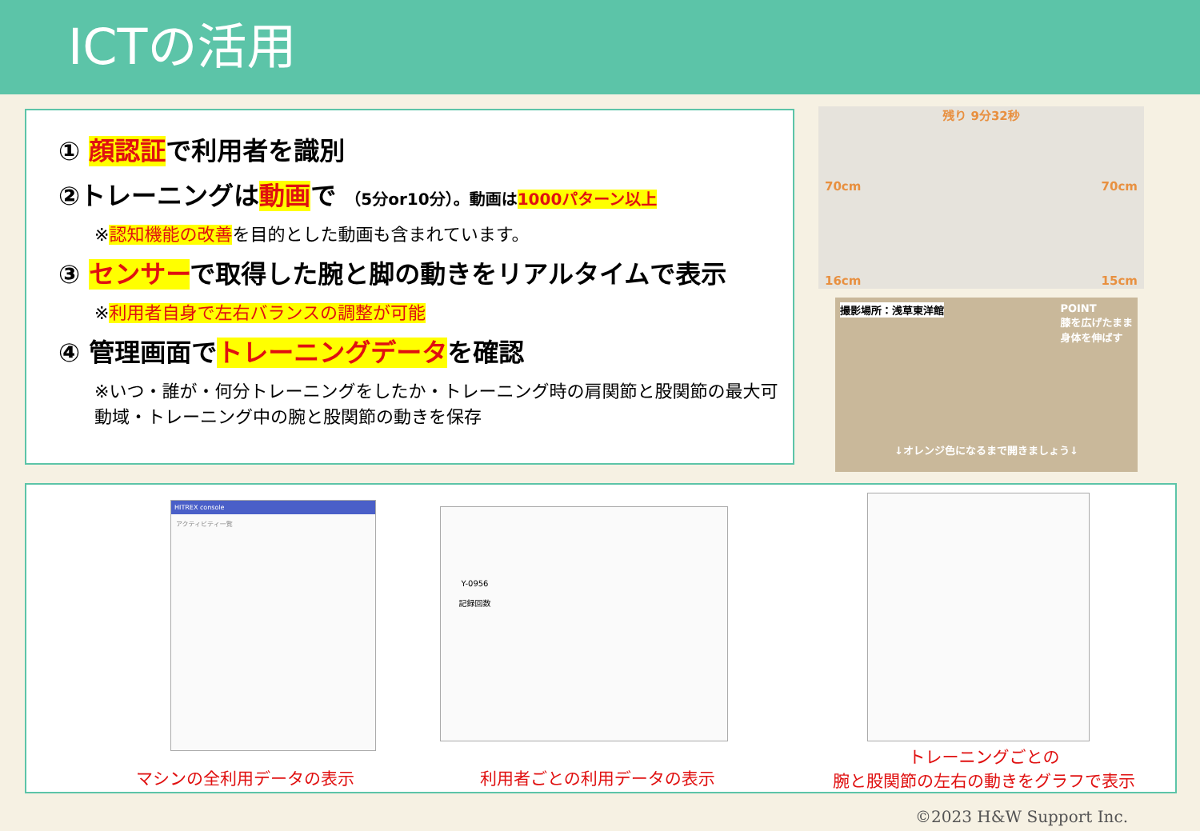ICTの活用
① 顔認証で利用者を識別
②トレーニングは動画で （5分or10分）。動画は1000パターン以上
※認知機能の改善を目的とした動画も含まれています。
③ センサーで取得した腕と脚の動きをリアルタイムで表示
※利用者自身で左右バランスの調整が可能
④ 管理画面でトレーニングデータを確認
※いつ・誰が・何分トレーニングをしたか・トレーニング時の肩関節と股関節の最大可動域・トレーニング中の腕と股関節の動きを保存
残り 9分32秒
70cm 70cm
16cm 15cm
撮影場所：浅草東洋館
POINT
膝を広げたまま
身体を伸ばす
↓オレンジ色になるまで開きましょう↓
HITREX console
アクティビティ一覧
Y-0956
記録回数
マシンの全利用データの表示 利用者ごとの利用データの表示
トレーニングごとの
腕と股関節の左右の動きをグラフで表示
©2023 H&W Support Inc.